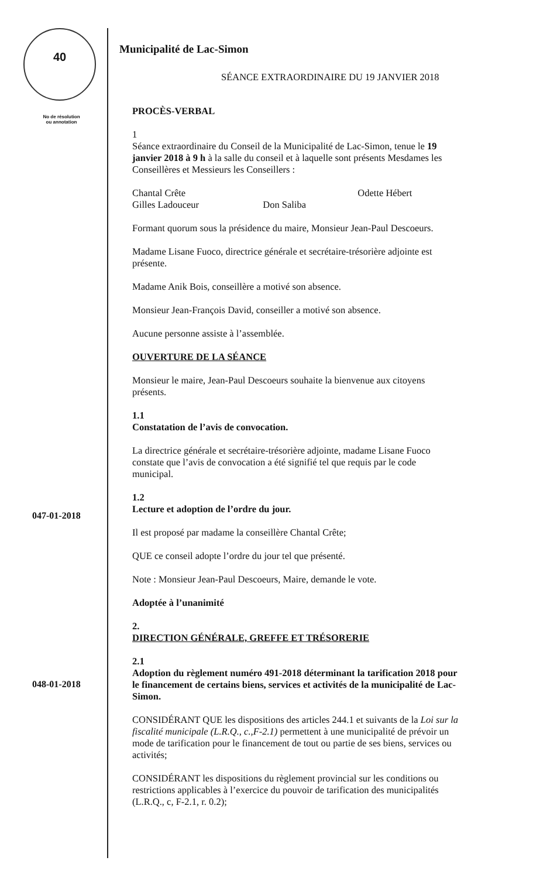40
No de résolution
ou annotation
047-01-2018
048-01-2018
Municipalité de Lac-Simon
SÉANCE EXTRAORDINAIRE DU 19 JANVIER 2018
PROCÈS-VERBAL
1
Séance extraordinaire du Conseil de la Municipalité de Lac-Simon, tenue le 19 janvier 2018 à 9 h à la salle du conseil et à laquelle sont présents Mesdames les Conseillères et Messieurs les Conseillers :
Chantal Crête Odette Hébert
Gilles Ladouceur Don Saliba
Formant quorum sous la présidence du maire, Monsieur Jean-Paul Descoeurs.
Madame Lisane Fuoco, directrice générale et secrétaire-trésorière adjointe est présente.
Madame Anik Bois, conseillère a motivé son absence.
Monsieur Jean-François David, conseiller a motivé son absence.
Aucune personne assiste à l’assemblée.
OUVERTURE DE LA SÉANCE
Monsieur le maire, Jean-Paul Descoeurs souhaite la bienvenue aux citoyens présents.
1.1
Constatation de l’avis de convocation.
La directrice générale et secrétaire-trésorière adjointe, madame Lisane Fuoco constate que l’avis de convocation a été signifié tel que requis par le code municipal.
1.2
Lecture et adoption de l’ordre du jour.
Il est proposé par madame la conseillère Chantal Crête;
QUE ce conseil adopte l’ordre du jour tel que présenté.
Note : Monsieur Jean-Paul Descoeurs, Maire, demande le vote.
Adoptée à l’unanimité
2.
DIRECTION GÉNÉRALE, GREFFE ET TRÉSORERIE
2.1
Adoption du règlement numéro 491-2018 déterminant la tarification 2018 pour le financement de certains biens, services et activités de la municipalité de Lac-Simon.
CONSIDÉRANT QUE les dispositions des articles 244.1 et suivants de la Loi sur la fiscalité municipale (L.R.Q., c.,F-2.1) permettent à une municipalité de prévoir un mode de tarification pour le financement de tout ou partie de ses biens, services ou activités;
CONSIDÉRANT les dispositions du règlement provincial sur les conditions ou restrictions applicables à l’exercice du pouvoir de tarification des municipalités (L.R.Q., c, F-2.1, r. 0.2);